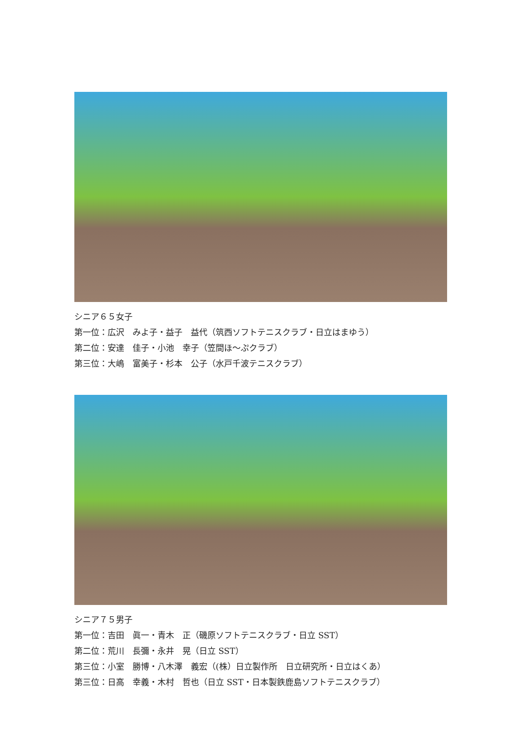シニア６５女子
第一位：広沢　みよ子・益子　益代（筑西ソフトテニスクラブ・日立はまゆう）
第二位：安達　佳子・小池　幸子（笠間ほ～ぷクラブ）
第三位：大嶋　富美子・杉本　公子（水戸千波テニスクラブ）
シニア７５男子
第一位：吉田　眞一・青木　正（磯原ソフトテニスクラブ・日立 SST）
第二位：荒川　長彌・永井　晃（日立 SST）
第三位：小室　勝博・八木澤　義宏（(株）日立製作所　日立研究所・日立はくあ）
第三位：日高　幸義・木村　哲也（日立 SST・日本製鉄鹿島ソフトテニスクラブ）